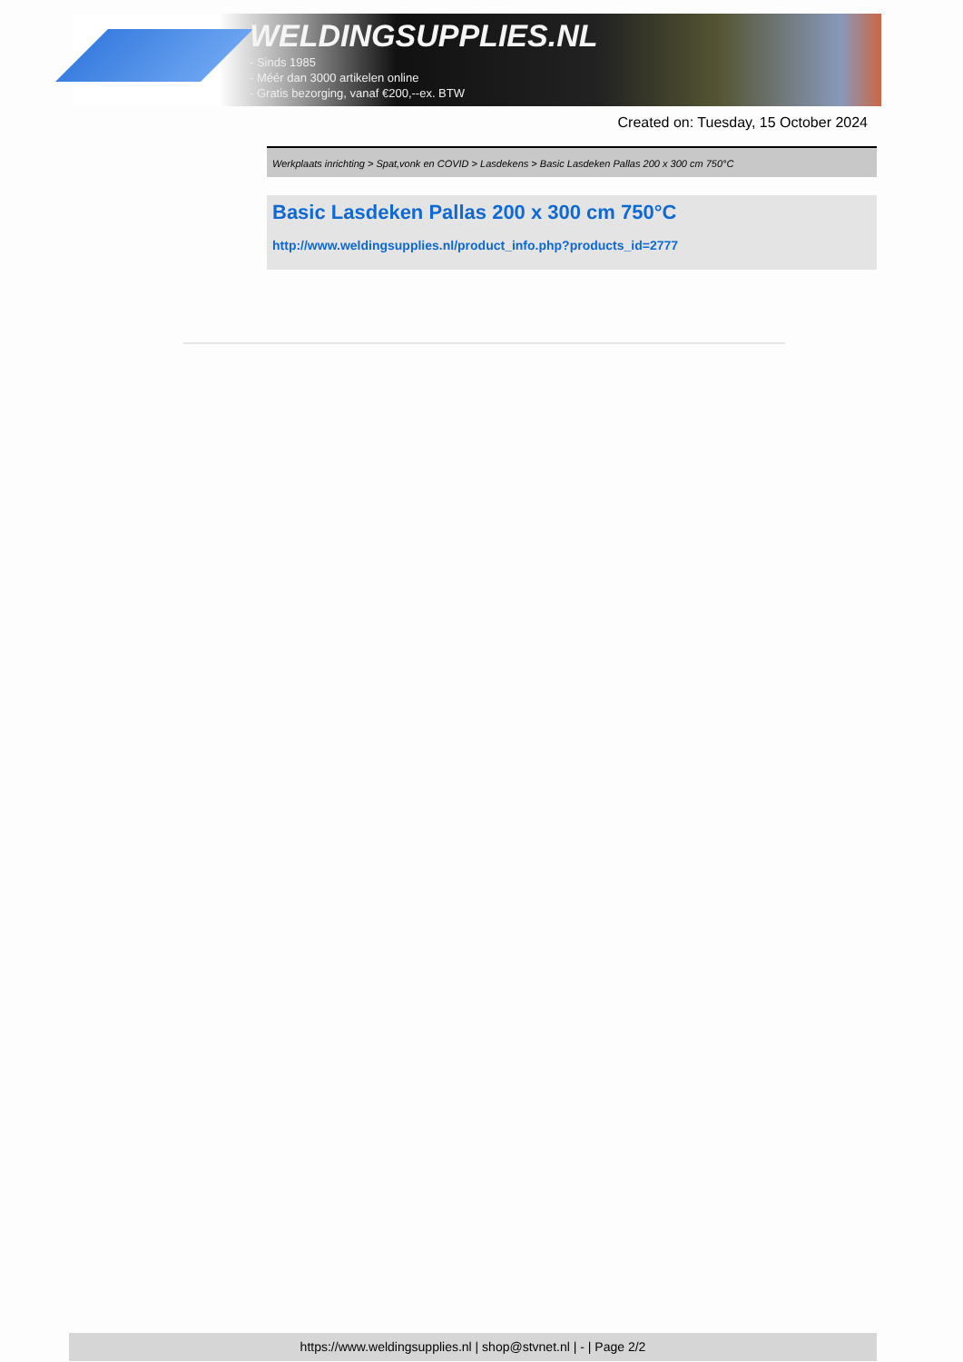WELDINGSUPPLIES.NL
- Sinds 1985
- Méér dan 3000 artikelen online
- Gratis bezorging, vanaf €200,--ex. BTW
Created on: Tuesday, 15 October 2024
Werkplaats inrichting > Spat,vonk en COVID > Lasdekens > Basic Lasdeken Pallas 200 x 300 cm 750°C
Basic Lasdeken Pallas 200 x 300 cm 750°C
http://www.weldingsupplies.nl/product_info.php?products_id=2777
https://www.weldingsupplies.nl | shop@stvnet.nl | - | Page 2/2